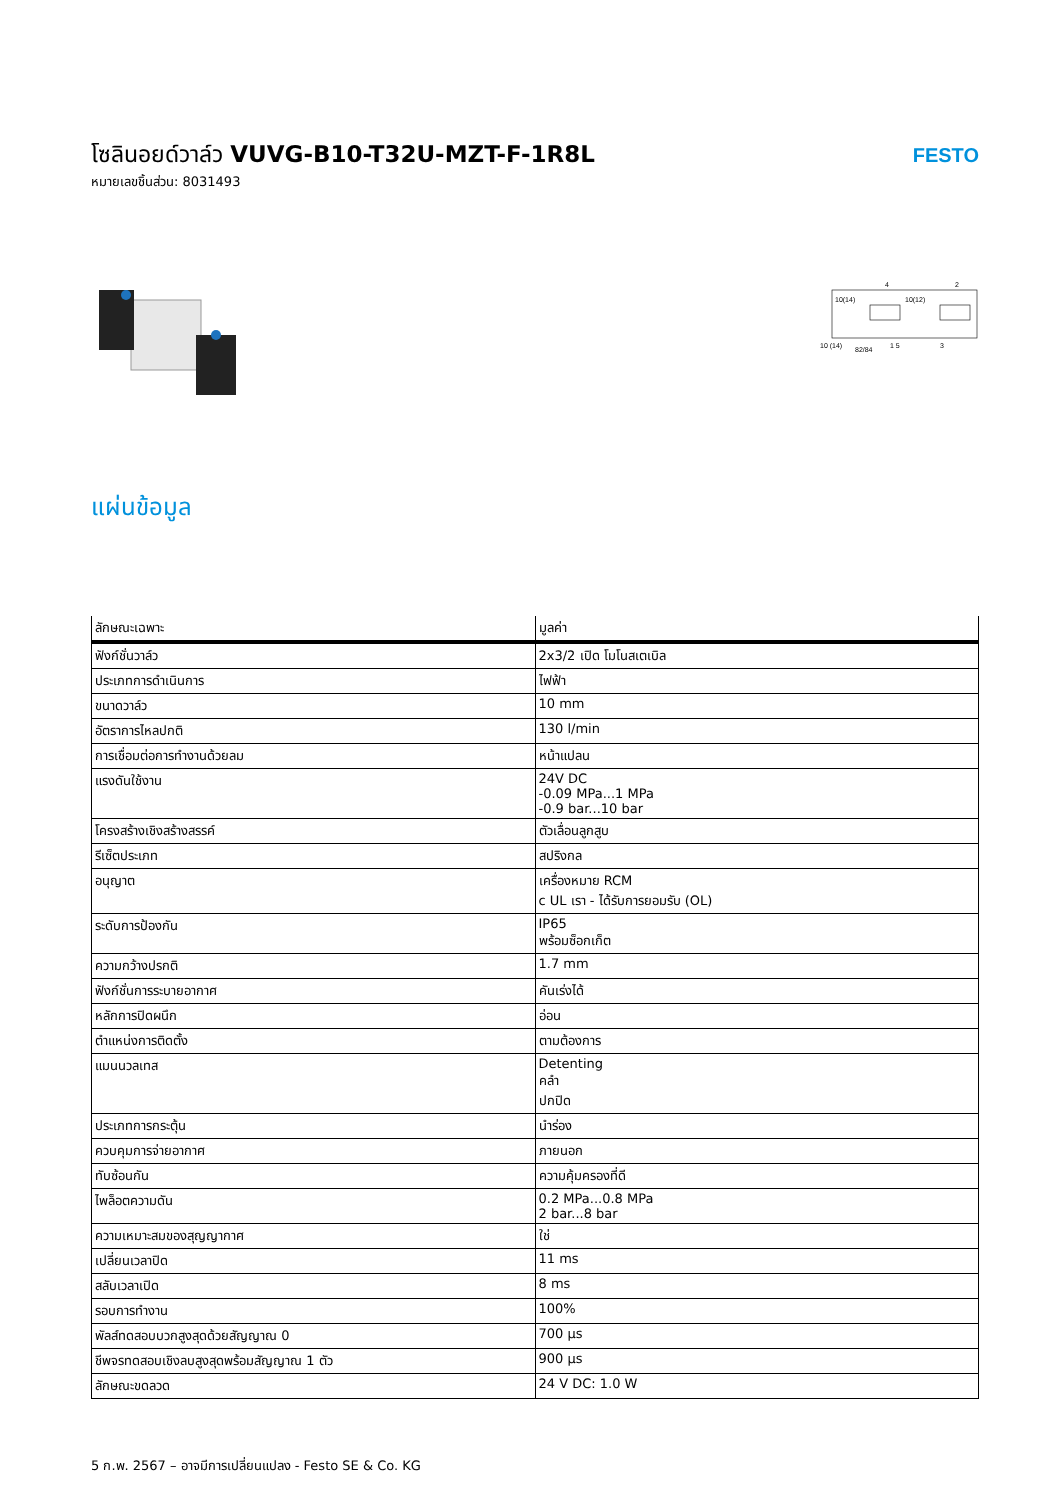โซลินอยด์วาล์ว VUVG-B10-T32U-MZT-F-1R8L
หมายเลขชิ้นส่วน: 8031493
FESTO
4
2
10(14)
10(12)
10 (14)
82/84
1 5
3
แผ่นข้อมูล
| ลักษณะเฉพาะ | มูลค่า |
| --- | --- |
| ฟังก์ชั่นวาล์ว | 2x3/2 เปิด โมโนสเตเบิล |
| ประเภทการดำเนินการ | ไฟฟ้า |
| ขนาดวาล์ว | 10 mm |
| อัตราการไหลปกติ | 130 l/min |
| การเชื่อมต่อการทำงานด้วยลม | หน้าแปลน |
| แรงดันใช้งาน | 24V DC -0.09 MPa...1 MPa -0.9 bar...10 bar |
| โครงสร้างเชิงสร้างสรรค์ | ตัวเลื่อนลูกสูบ |
| รีเซ็ตประเภท | สปริงกล |
| อนุญาต | เครื่องหมาย RCM c UL เรา - ได้รับการยอมรับ (OL) |
| ระดับการป้องกัน | IP65 พร้อมซ็อกเก็ต |
| ความกว้างปรกติ | 1.7 mm |
| ฟังก์ชั่นการระบายอากาศ | คันเร่งได้ |
| หลักการปิดผนึก | อ่อน |
| ตำแหน่งการติดตั้ง | ตามต้องการ |
| แมนนวลเทส | Detenting คลำ ปกปิด |
| ประเภทการกระตุ้น | นำร่อง |
| ควบคุมการจ่ายอากาศ | ภายนอก |
| ทับซ้อนกัน | ความคุ้มครองที่ดี |
| ไพล็อตความดัน | 0.2 MPa...0.8 MPa 2 bar...8 bar |
| ความเหมาะสมของสุญญากาศ | ใช่ |
| เปลี่ยนเวลาปิด | 11 ms |
| สลับเวลาเปิด | 8 ms |
| รอบการทำงาน | 100% |
| พัลส์ทดสอบบวกสูงสุดด้วยสัญญาณ 0 | 700 µs |
| ชีพจรทดสอบเชิงลบสูงสุดพร้อมสัญญาณ 1 ตัว | 900 µs |
| ลักษณะขดลวด | 24 V DC: 1.0 W |
5 ก.พ. 2567 – อาจมีการเปลี่ยนแปลง - Festo SE & Co. KG